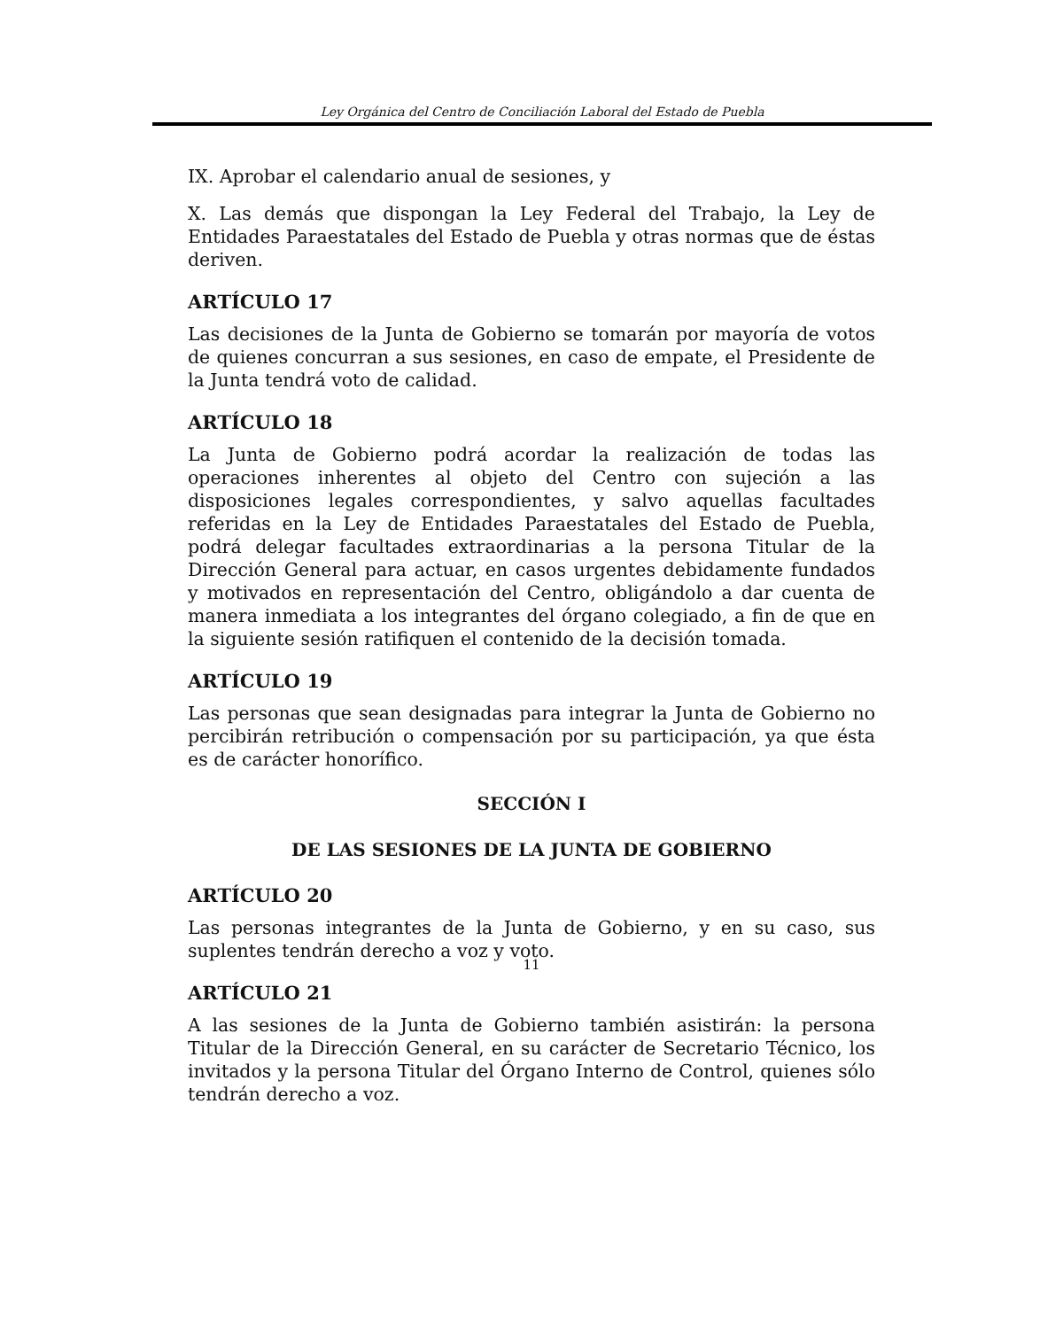Ley Orgánica del Centro de Conciliación Laboral del Estado de Puebla
IX. Aprobar el calendario anual de sesiones, y
X. Las demás que dispongan la Ley Federal del Trabajo, la Ley de Entidades Paraestatales del Estado de Puebla y otras normas que de éstas deriven.
ARTÍCULO 17
Las decisiones de la Junta de Gobierno se tomarán por mayoría de votos de quienes concurran a sus sesiones, en caso de empate, el Presidente de la Junta tendrá voto de calidad.
ARTÍCULO 18
La Junta de Gobierno podrá acordar la realización de todas las operaciones inherentes al objeto del Centro con sujeción a las disposiciones legales correspondientes, y salvo aquellas facultades referidas en la Ley de Entidades Paraestatales del Estado de Puebla, podrá delegar facultades extraordinarias a la persona Titular de la Dirección General para actuar, en casos urgentes debidamente fundados y motivados en representación del Centro, obligándolo a dar cuenta de manera inmediata a los integrantes del órgano colegiado, a fin de que en la siguiente sesión ratifiquen el contenido de la decisión tomada.
ARTÍCULO 19
Las personas que sean designadas para integrar la Junta de Gobierno no percibirán retribución o compensación por su participación, ya que ésta es de carácter honorífico.
SECCIÓN I
DE LAS SESIONES DE LA JUNTA DE GOBIERNO
ARTÍCULO 20
Las personas integrantes de la Junta de Gobierno, y en su caso, sus suplentes tendrán derecho a voz y voto.
ARTÍCULO 21
A las sesiones de la Junta de Gobierno también asistirán: la persona Titular de la Dirección General, en su carácter de Secretario Técnico, los invitados y la persona Titular del Órgano Interno de Control, quienes sólo tendrán derecho a voz.
11